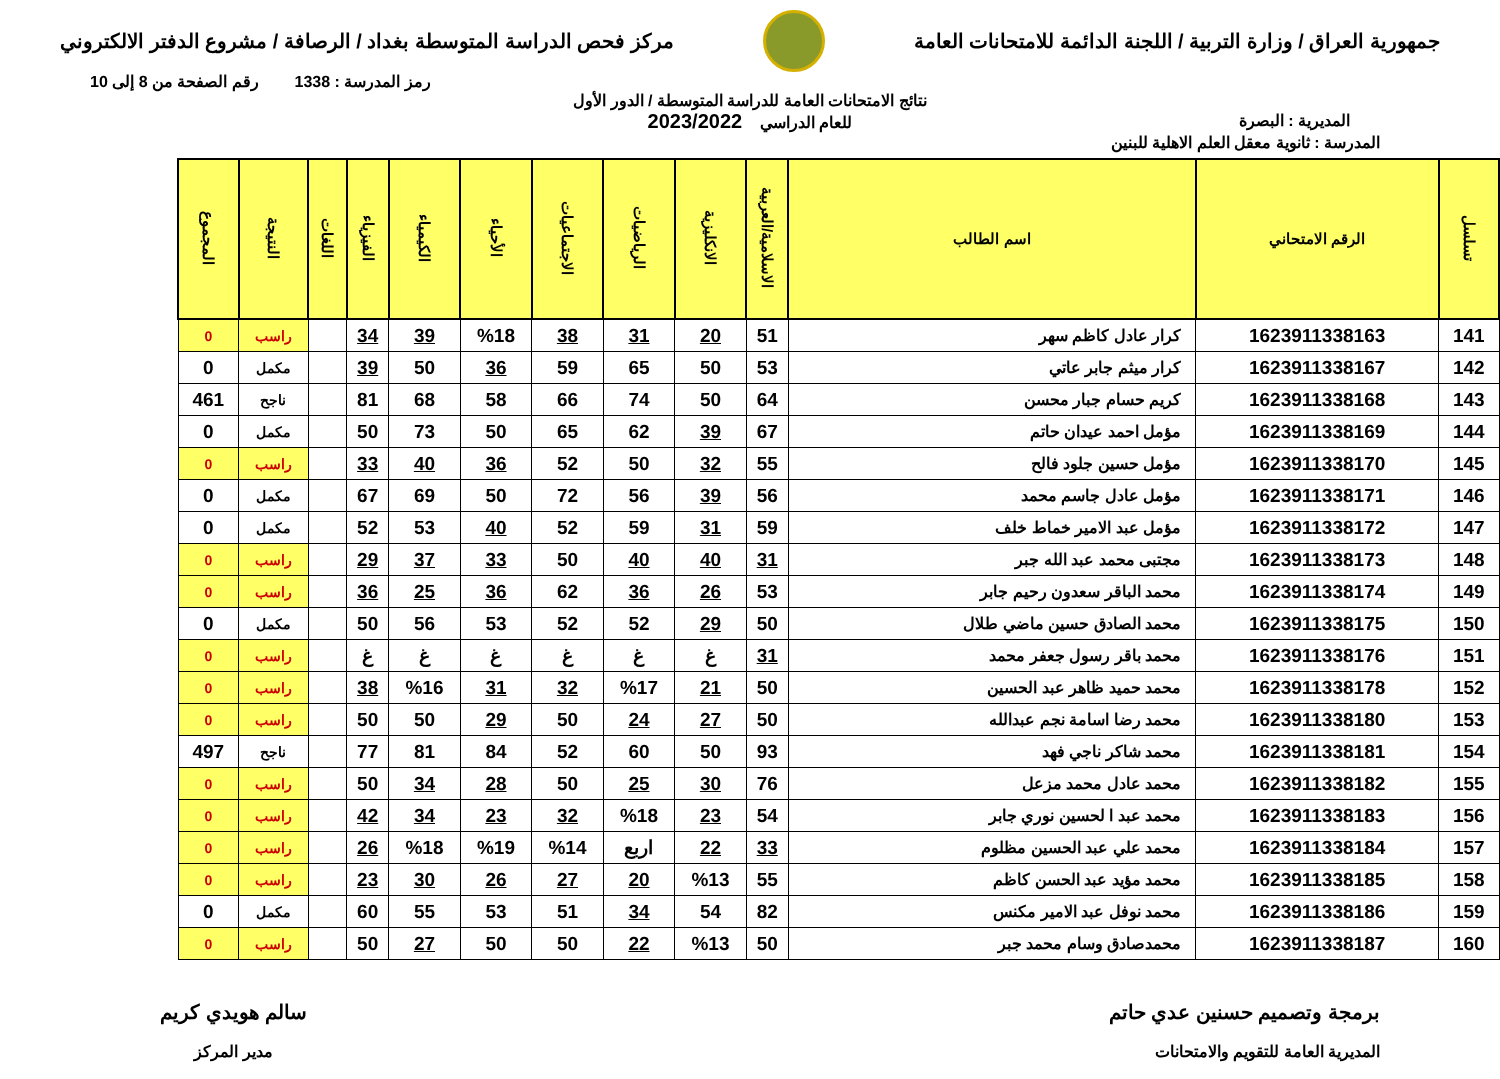جمهورية العراق / وزارة التربية / اللجنة الدائمة للامتحانات العامة
مركز فحص الدراسة المتوسطة بغداد / الرصافة / مشروع الدفتر الالكتروني
رمز المدرسة : 1338 رقم الصفحة من 8 إلى 10
المديرية : البصرة
نتائج الامتحانات العامة للدراسة المتوسطة / الدور الأول
للعام الدراسي 2023/2022
المدرسة : ثانوية معقل العلم الاهلية للبنين
| تسلسل | الرقم الامتحاني | اسم الطالب | الاسلامية/العربية | الانكليزية | الرياضيات | الاجتماعيات | الأحياء | الكيمياء | الفيزياء | اللغات | النتيجة | المجموع |
| --- | --- | --- | --- | --- | --- | --- | --- | --- | --- | --- | --- | --- |
| 141 | 1623911338163 | كرار عادل كاظم سهر | 51 | 20 | 31 | 38 | %18 | 39 | 34 | | راسب | 0 |
| 142 | 1623911338167 | كرار ميثم جابر عاتي | 53 | 50 | 65 | 59 | 36 | 50 | 39 | | مكمل | 0 |
| 143 | 1623911338168 | كريم حسام جبار محسن | 64 | 50 | 74 | 66 | 58 | 68 | 81 | | ناجح | 461 |
| 144 | 1623911338169 | مؤمل احمد عيدان حاتم | 67 | 39 | 62 | 65 | 50 | 73 | 50 | | مكمل | 0 |
| 145 | 1623911338170 | مؤمل حسين جلود فالح | 55 | 32 | 50 | 52 | 36 | 40 | 33 | | راسب | 0 |
| 146 | 1623911338171 | مؤمل عادل جاسم محمد | 56 | 39 | 56 | 72 | 50 | 69 | 67 | | مكمل | 0 |
| 147 | 1623911338172 | مؤمل عبد الامير خماط خلف | 59 | 31 | 59 | 52 | 40 | 53 | 52 | | مكمل | 0 |
| 148 | 1623911338173 | مجتبى محمد عبد الله جبر | 31 | 40 | 40 | 50 | 33 | 37 | 29 | | راسب | 0 |
| 149 | 1623911338174 | محمد الباقر سعدون رحيم جابر | 53 | 26 | 36 | 62 | 36 | 25 | 36 | | راسب | 0 |
| 150 | 1623911338175 | محمد الصادق حسين ماضي طلال | 50 | 29 | 52 | 52 | 53 | 56 | 50 | | مكمل | 0 |
| 151 | 1623911338176 | محمد باقر رسول جعفر محمد | 31 | غ | غ | غ | غ | غ | غ | | راسب | 0 |
| 152 | 1623911338178 | محمد حميد ظاهر عبد الحسين | 50 | 21 | %17 | 32 | 31 | %16 | 38 | | راسب | 0 |
| 153 | 1623911338180 | محمد رضا اسامة نجم عبدالله | 50 | 27 | 24 | 50 | 29 | 50 | 50 | | راسب | 0 |
| 154 | 1623911338181 | محمد شاكر ناجي فهد | 93 | 50 | 60 | 52 | 84 | 81 | 77 | | ناجح | 497 |
| 155 | 1623911338182 | محمد عادل محمد مزعل | 76 | 30 | 25 | 50 | 28 | 34 | 50 | | راسب | 0 |
| 156 | 1623911338183 | محمد عبد ا لحسين نوري جابر | 54 | 23 | %18 | 32 | 23 | 34 | 42 | | راسب | 0 |
| 157 | 1623911338184 | محمد علي عبد الحسين مظلوم | 33 | 22 | اربع | %14 | %19 | %18 | 26 | | راسب | 0 |
| 158 | 1623911338185 | محمد مؤيد عبد الحسن كاظم | 55 | %13 | 20 | 27 | 26 | 30 | 23 | | راسب | 0 |
| 159 | 1623911338186 | محمد نوفل عبد الامير مكنس | 82 | 54 | 34 | 51 | 53 | 55 | 60 | | مكمل | 0 |
| 160 | 1623911338187 | محمدصادق وسام محمد جبر | 50 | %13 | 22 | 50 | 50 | 27 | 50 | | راسب | 0 |
برمجة وتصميم حسنين عدي حاتم
المديرية العامة للتقويم والامتحانات
سالم هويدي كريم
مدير المركز